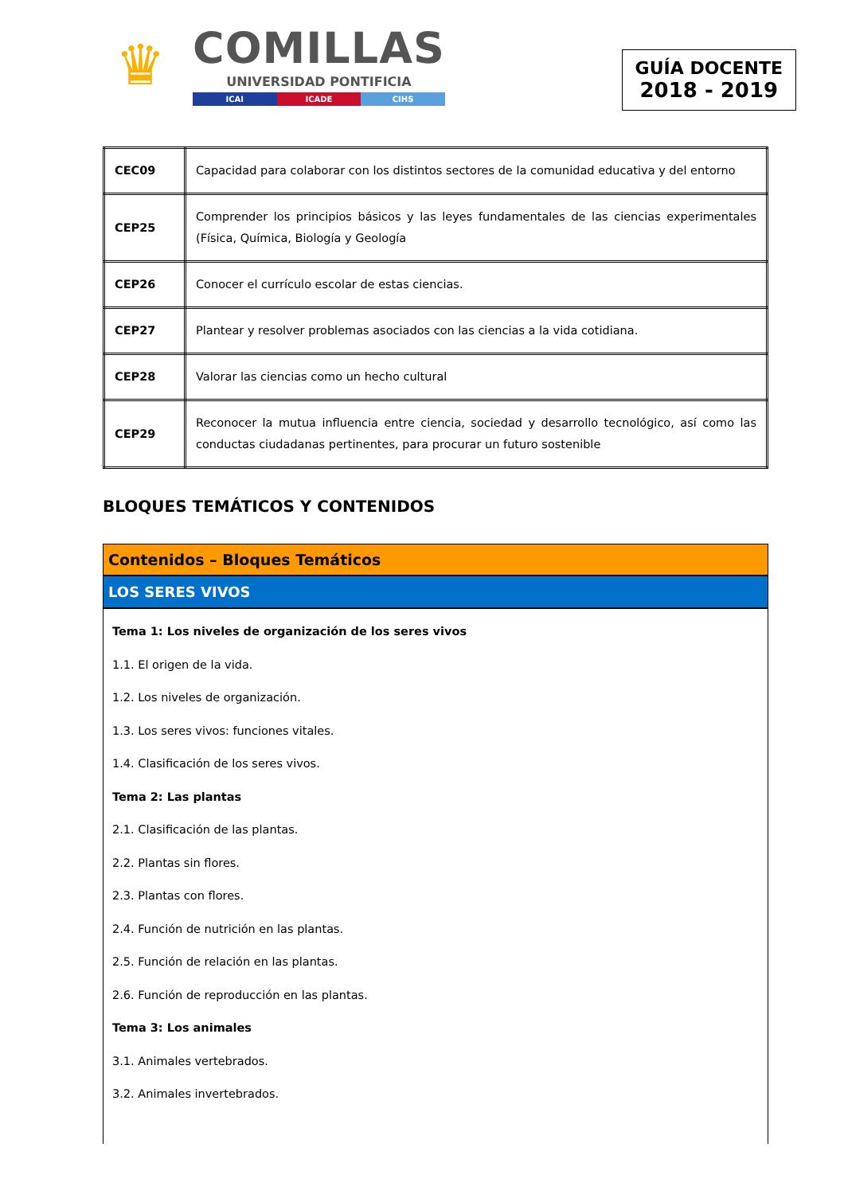♛
COMILLAS
UNIVERSIDAD PONTIFICIA
ICAI ICADE CIHS
GUÍA DOCENTE
2018 - 2019
| CEC09 | Capacidad para colaborar con los distintos sectores de la comunidad educativa y del entorno |
| CEP25 | Comprender los principios básicos y las leyes fundamentales de las ciencias experimentales (Física, Química, Biología y Geología |
| CEP26 | Conocer el currículo escolar de estas ciencias. |
| CEP27 | Plantear y resolver problemas asociados con las ciencias a la vida cotidiana. |
| CEP28 | Valorar las ciencias como un hecho cultural |
| CEP29 | Reconocer la mutua influencia entre ciencia, sociedad y desarrollo tecnológico, así como las conductas ciudadanas pertinentes, para procurar un futuro sostenible |
BLOQUES TEMÁTICOS Y CONTENIDOS
Contenidos – Bloques Temáticos
LOS SERES VIVOS
Tema 1: Los niveles de organización de los seres vivos
1.1. El origen de la vida.
1.2. Los niveles de organización.
1.3. Los seres vivos: funciones vitales.
1.4. Clasificación de los seres vivos.
Tema 2: Las plantas
2.1. Clasificación de las plantas.
2.2. Plantas sin flores.
2.3. Plantas con flores.
2.4. Función de nutrición en las plantas.
2.5. Función de relación en las plantas.
2.6. Función de reproducción en las plantas.
Tema 3: Los animales
3.1. Animales vertebrados.
3.2. Animales invertebrados.